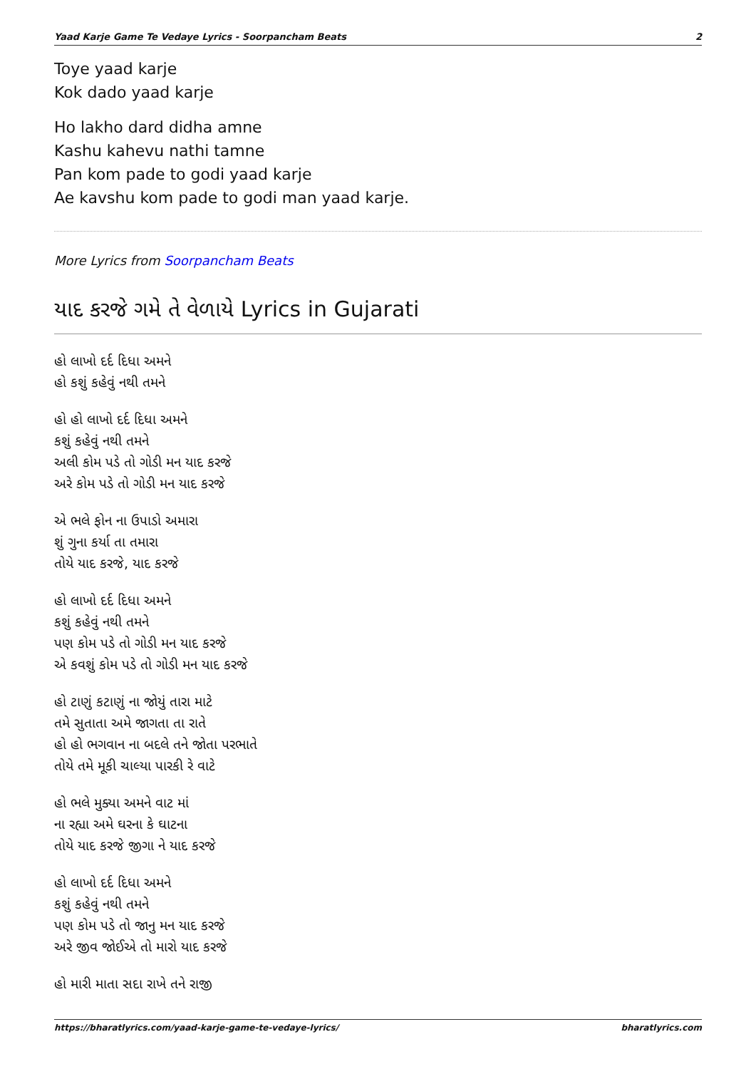Yaad Karje Game Te Vedaye Lyrics - Soorpancham Beats 2
Toye yaad karje
Kok dado yaad karje
Ho lakho dard didha amne
Kashu kahevu nathi tamne
Pan kom pade to godi yaad karje
Ae kavshu kom pade to godi man yaad karje.
More Lyrics from Soorpancham Beats
યાદ કરજે ગમે તે વેળાયે Lyrics in Gujarati
હો લાખો દર્દ દિધા અમને
હો કશું કહેવું નથી તમને
હો હો લાખો દર્દ દિધા અમને
કશું કહેવું નથી તમને
અલી કોમ પડે તો ગોડી મન યાદ કરજે
અરે કોમ પડે તો ગોડી મન યાદ કરજે
એ ભલે ફોન ના ઉપાડો અમારા
શું ગુના કર્યા તા તમારા
તોયે યાદ કરજે, યાદ કરજે
હો લાખો દર્દ દિધા અમને
કશું કહેવું નથી તમને
પણ કોમ પડે તો ગોડી મન યાદ કરજે
એ કવશું કોમ પડે તો ગોડી મન યાદ કરજે
હો ટાણું કટાણું ના જોયું તારા માટે
તમે સુતાતા અમે જાગતા તા રાતે
હો હો ભગવાન ના બદલે તને જોતા પરભાતે
તોયે તમે મૂકી ચાલ્યા પારકી રે વાટે
હો ભલે મુક્યા અમને વાટ માં
ના રહ્યા અમે ઘરના કે ઘાટના
તોયે યાદ કરજે જીગા ને યાદ કરજે
હો લાખો દર્દ દિધા અમને
કશું કહેવું નથી તમને
પણ કોમ પડે તો જાનુ મન યાદ કરજે
અરે જીવ જોઈએ તો મારો યાદ કરજે
હો મારી માતા સદા રાખે તને રાજી
https://bharatlyrics.com/yaad-karje-game-te-vedaye-lyrics/ bharatlyrics.com